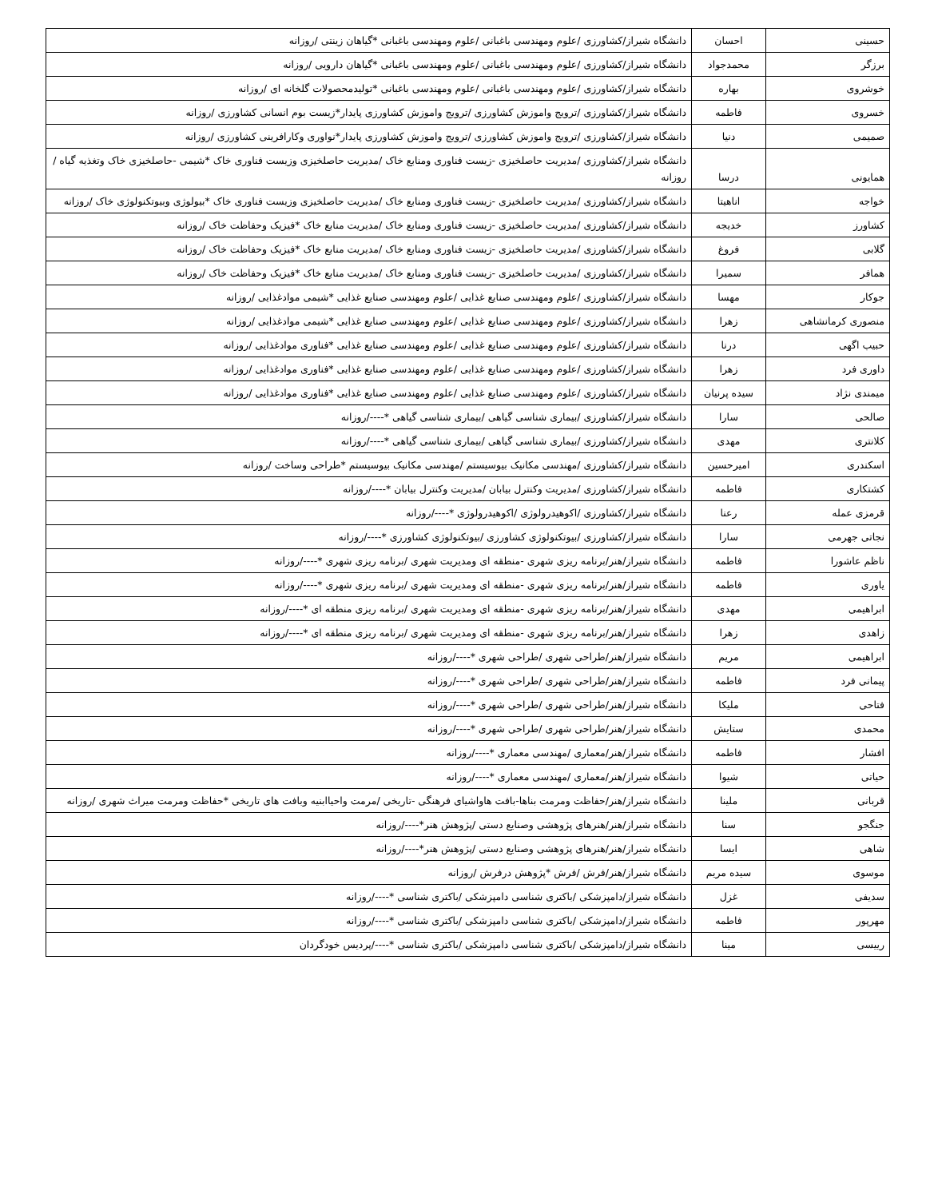| حسینی | احسان | دانشگاه شیراز/کشاورزی /علوم ومهندسی باغبانی /علوم ومهندسی باغبانی *گیاهان زینتی /روزانه |
| برزگر | محمدجواد | دانشگاه شیراز/کشاورزی /علوم ومهندسی باغبانی /علوم ومهندسی باغبانی *گیاهان دارویی /روزانه |
| خوشروی | بهاره | دانشگاه شیراز/کشاورزی /علوم ومهندسی باغبانی /علوم ومهندسی باغبانی *تولیدمحصولات گلخانه ای /روزانه |
| خسروی | فاطمه | دانشگاه شیراز/کشاورزی /ترویج واموزش کشاورزی /ترویج واموزش کشاورزی پایدار*زیست بوم انسانی کشاورزی /روزانه |
| صمیمی | دنیا | دانشگاه شیراز/کشاورزی /ترویج واموزش کشاورزی /ترویج واموزش کشاورزی پایدار*نواوری وکارافرینی کشاورزی /روزانه |
| همایونی | درسا | دانشگاه شیراز/کشاورزی /مدیریت حاصلخیزی -زیست فناوری ومنابع خاک /مدیریت حاصلخیزی وزیست فناوری خاک *شیمی -حاصلخیزی خاک وتغذیه گیاه /روزانه |
| خواجه | اناهیتا | دانشگاه شیراز/کشاورزی /مدیریت حاصلخیزی -زیست فناوری ومنابع خاک /مدیریت حاصلخیزی وزیست فناوری خاک *بیولوژی وبیوتکنولوژی خاک /روزانه |
| کشاورز | خدیجه | دانشگاه شیراز/کشاورزی /مدیریت حاصلخیزی -زیست فناوری ومنابع خاک /مدیریت منابع خاک *فیزیک وحفاظت خاک /روزانه |
| گلابی | فروغ | دانشگاه شیراز/کشاورزی /مدیریت حاصلخیزی -زیست فناوری ومنابع خاک /مدیریت منابع خاک *فیزیک وحفاظت خاک /روزانه |
| همافر | سمیرا | دانشگاه شیراز/کشاورزی /مدیریت حاصلخیزی -زیست فناوری ومنابع خاک /مدیریت منابع خاک *فیزیک وحفاظت خاک /روزانه |
| جوکار | مهسا | دانشگاه شیراز/کشاورزی /علوم ومهندسی صنایع غذایی /علوم ومهندسی صنایع غذایی *شیمی موادغذایی /روزانه |
| منصوری کرمانشاهی | زهرا | دانشگاه شیراز/کشاورزی /علوم ومهندسی صنایع غذایی /علوم ومهندسی صنایع غذایی *شیمی موادغذایی /روزانه |
| حبیب اگهی | درنا | دانشگاه شیراز/کشاورزی /علوم ومهندسی صنایع غذایی /علوم ومهندسی صنایع غذایی *فناوری موادغذایی /روزانه |
| داوری فرد | زهرا | دانشگاه شیراز/کشاورزی /علوم ومهندسی صنایع غذایی /علوم ومهندسی صنایع غذایی *فناوری موادغذایی /روزانه |
| میمندی نژاد | سیده پرنیان | دانشگاه شیراز/کشاورزی /علوم ومهندسی صنایع غذایی /علوم ومهندسی صنایع غذایی *فناوری موادغذایی /روزانه |
| صالحی | سارا | دانشگاه شیراز/کشاورزی /بیماری شناسی گیاهی /بیماری شناسی گیاهی *----/روزانه |
| کلانتری | مهدی | دانشگاه شیراز/کشاورزی /بیماری شناسی گیاهی /بیماری شناسی گیاهی *----/روزانه |
| اسکندری | امیرحسین | دانشگاه شیراز/کشاورزی /مهندسی مکانیک بیوسیستم /مهندسی مکانیک بیوسیستم *طراحی وساخت /روزانه |
| کشتکاری | فاطمه | دانشگاه شیراز/کشاورزی /مدیریت وکنترل بیابان /مدیریت وکنترل بیابان *----/روزانه |
| قرمزی عمله | رعنا | دانشگاه شیراز/کشاورزی /اکوهیدرولوژی /اکوهیدرولوژی *----/روزانه |
| نجاتی جهرمی | سارا | دانشگاه شیراز/کشاورزی /بیوتکنولوژی کشاورزی /بیوتکنولوژی کشاورزی *----/روزانه |
| ناظم عاشورا | فاطمه | دانشگاه شیراز/هنر/برنامه ریزی شهری -منطقه ای ومدیریت شهری /برنامه ریزی شهری *----/روزانه |
| یاوری | فاطمه | دانشگاه شیراز/هنر/برنامه ریزی شهری -منطقه ای ومدیریت شهری /برنامه ریزی شهری *----/روزانه |
| ابراهیمی | مهدی | دانشگاه شیراز/هنر/برنامه ریزی شهری -منطقه ای ومدیریت شهری /برنامه ریزی منطقه ای *----/روزانه |
| زاهدی | زهرا | دانشگاه شیراز/هنر/برنامه ریزی شهری -منطقه ای ومدیریت شهری /برنامه ریزی منطقه ای *----/روزانه |
| ابراهیمی | مریم | دانشگاه شیراز/هنر/طراحی شهری /طراحی شهری *----/روزانه |
| پیمانی فرد | فاطمه | دانشگاه شیراز/هنر/طراحی شهری /طراحی شهری *----/روزانه |
| فتاحی | ملیکا | دانشگاه شیراز/هنر/طراحی شهری /طراحی شهری *----/روزانه |
| محمدی | ستایش | دانشگاه شیراز/هنر/طراحی شهری /طراحی شهری *----/روزانه |
| افشار | فاطمه | دانشگاه شیراز/هنر/معماری /مهندسی معماری *----/روزانه |
| حیاتی | شیوا | دانشگاه شیراز/هنر/معماری /مهندسی معماری *----/روزانه |
| قربانی | ملینا | دانشگاه شیراز/هنر/حفاظت ومرمت بناها-بافت هاواشیای فرهنگی -تاریخی /مرمت واحیاابنیه وبافت های تاریخی *حفاظت ومرمت میراث شهری /روزانه |
| جنگجو | سنا | دانشگاه شیراز/هنر/هنرهای پژوهشی وصنایع دستی /پژوهش هنر*----/روزانه |
| شاهی | ایسا | دانشگاه شیراز/هنر/هنرهای پژوهشی وصنایع دستی /پژوهش هنر*----/روزانه |
| موسوی | سیده مریم | دانشگاه شیراز/هنر/فرش /فرش *پژوهش درفرش /روزانه |
| سدیفی | غزل | دانشگاه شیراز/دامپزشکی /باکتری شناسی دامپزشکی /باکتری شناسی *----/روزانه |
| مهرپور | فاطمه | دانشگاه شیراز/دامپزشکی /باکتری شناسی دامپزشکی /باکتری شناسی *----/روزانه |
| رییسی | مینا | دانشگاه شیراز/دامپزشکی /باکتری شناسی دامپزشکی /باکتری شناسی *----/پردیس خودگردان |